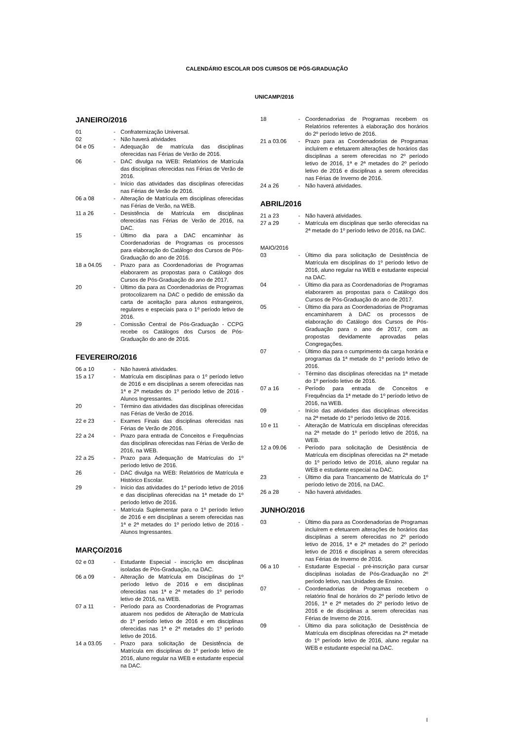CALENDÁRIO ESCOLAR DOS CURSOS DE PÓS-GRADUAÇÃO
UNICAMP/2016
JANEIRO/2016
01 - Confraternização Universal.
02 - Não haverá atividades
04 e 05 - Adequação de matrícula das disciplinas oferecidas nas Férias de Verão de 2016.
06 - DAC divulga na WEB: Relatórios de Matrícula das disciplinas oferecidas nas Férias de Verão de 2016.
- Início das atividades das disciplinas oferecidas nas Férias de Verão de 2016.
06 a 08 - Alteração de Matrícula em disciplinas oferecidas nas Férias de Verão, na WEB.
11 a 26 - Desistência de Matrícula em disciplinas oferecidas nas Férias de Verão de 2016, na DAC.
15 - Último dia para a DAC encaminhar às Coordenadorias de Programas os processos para elaboração do Catálogo dos Cursos de Pós-Graduação do ano de 2016.
18 a 04.05 - Prazo para as Coordenadorias de Programas elaborarem as propostas para o Catálogo dos Cursos de Pós-Graduação do ano de 2017.
20 - Último dia para as Coordenadorias de Programas protocolizarem na DAC o pedido de emissão da carta de aceitação para alunos estrangeiros, regulares e especiais para o 1º período letivo de 2016.
29 - Comissão Central de Pós-Graduação - CCPG recebe os Catálogos dos Cursos de Pós-Graduação do ano de 2016.
FEVEREIRO/2016
06 a 10 - Não haverá atividades.
15 a 17 - Matrícula em disciplinas para o 1º período letivo de 2016 e em disciplinas a serem oferecidas nas 1ª e 2ª metades do 1º período letivo de 2016 - Alunos Ingressantes.
20 - Término das atividades das disciplinas oferecidas nas Férias de Verão de 2016.
22 e 23 - Exames Finais das disciplinas oferecidas nas Férias de Verão de 2016.
22 a 24 - Prazo para entrada de Conceitos e Frequências das disciplinas oferecidas nas Férias de Verão de 2016, na WEB.
22 a 25 - Prazo para Adequação de Matrículas do 1º período letivo de 2016.
26 - DAC divulga na WEB: Relatórios de Matrícula e Histórico Escolar.
29 - Início das atividades do 1º período letivo de 2016 e das disciplinas oferecidas na 1ª metade do 1º período letivo de 2016.
- Matrícula Suplementar para o 1º período letivo de 2016 e em disciplinas a serem oferecidas nas 1ª e 2ª metades do 1º período letivo de 2016 - Alunos Ingressantes.
MARÇO/2016
02 e 03 - Estudante Especial - inscrição em disciplinas isoladas de Pós-Graduação, na DAC.
06 a 09 - Alteração de Matrícula em Disciplinas do 1º período letivo de 2016 e em disciplinas oferecidas nas 1ª e 2ª metades do 1º período letivo de 2016, na WEB.
07 a 11 - Período para as Coordenadorias de Programas atuarem nos pedidos de Alteração de Matrícula do 1º período letivo de 2016 e em disciplinas oferecidas nas 1ª e 2ª metades do 1º período letivo de 2016.
14 a 03.05 - Prazo para solicitação de Desistência de Matrícula em disciplinas do 1º período letivo de 2016, aluno regular na WEB e estudante especial na DAC.
18 - Coordenadorias de Programas recebem os Relatórios referentes à elaboração dos horários do 2º período letivo de 2016.
21 a 03.06 - Prazo para as Coordenadorias de Programas incluírem e efetuarem alterações de horários das disciplinas a serem oferecidas no 2º período letivo de 2016, 1ª e 2ª metades do 2º período letivo de 2016 e disciplinas a serem oferecidas nas Férias de Inverno de 2016.
24 a 26 - Não haverá atividades.
ABRIL/2016
21 a 23 - Não haverá atividades.
27 a 29 - Matrícula em disciplinas que serão oferecidas na 2ª metade do 1º período letivo de 2016, na DAC.
MAIO/2016
03 - Último dia para solicitação de Desistência de Matrícula em disciplinas do 1º período letivo de 2016, aluno regular na WEB e estudante especial na DAC.
04 - Último dia para as Coordenadorias de Programas elaborarem as propostas para o Catálogo dos Cursos de Pós-Graduação do ano de 2017.
05 - Último dia para as Coordenadorias de Programas encaminharem à DAC os processos de elaboração do Catálogo dos Cursos de Pós-Graduação para o ano de 2017, com as propostas devidamente aprovadas pelas Congregações.
07 - Último dia para o cumprimento da carga horária e programas da 1ª metade do 1º período letivo de 2016.
- Término das disciplinas oferecidas na 1ª metade do 1º período letivo de 2016.
07 a 16 - Período para entrada de Conceitos e Frequências da 1ª metade do 1º período letivo de 2016, na WEB.
09 - Início das atividades das disciplinas oferecidas na 2ª metade do 1º período letivo de 2016.
10 e 11 - Alteração de Matrícula em disciplinas oferecidas na 2ª metade do 1º período letivo de 2016, na WEB.
12 a 09.06 - Período para solicitação de Desistência de Matrícula em disciplinas oferecidas na 2ª metade do 1º período letivo de 2016, aluno regular na WEB e estudante especial na DAC.
23 - Último dia para Trancamento de Matrícula do 1º período letivo de 2016, na DAC.
26 a 28 - Não haverá atividades.
JUNHO/2016
03 - Último dia para as Coordenadorias de Programas incluírem e efetuarem alterações de horários das disciplinas a serem oferecidas no 2º período letivo de 2016, 1ª e 2ª metades do 2º período letivo de 2016 e disciplinas a serem oferecidas nas Férias de Inverno de 2016.
06 a 10 - Estudante Especial - pré-inscrição para cursar disciplinas isoladas de Pós-Graduação no 2º período letivo, nas Unidades de Ensino.
07 - Coordenadorias de Programas recebem o relatório final de horários do 2º período letivo de 2016, 1ª e 2ª metades do 2º período letivo de 2016 e de disciplinas a serem oferecidas nas Férias de Inverno de 2016.
09 - Último dia para solicitação de Desistência de Matrícula em disciplinas oferecidas na 2ª metade do 1º período letivo de 2016, aluno regular na WEB e estudante especial na DAC.
I